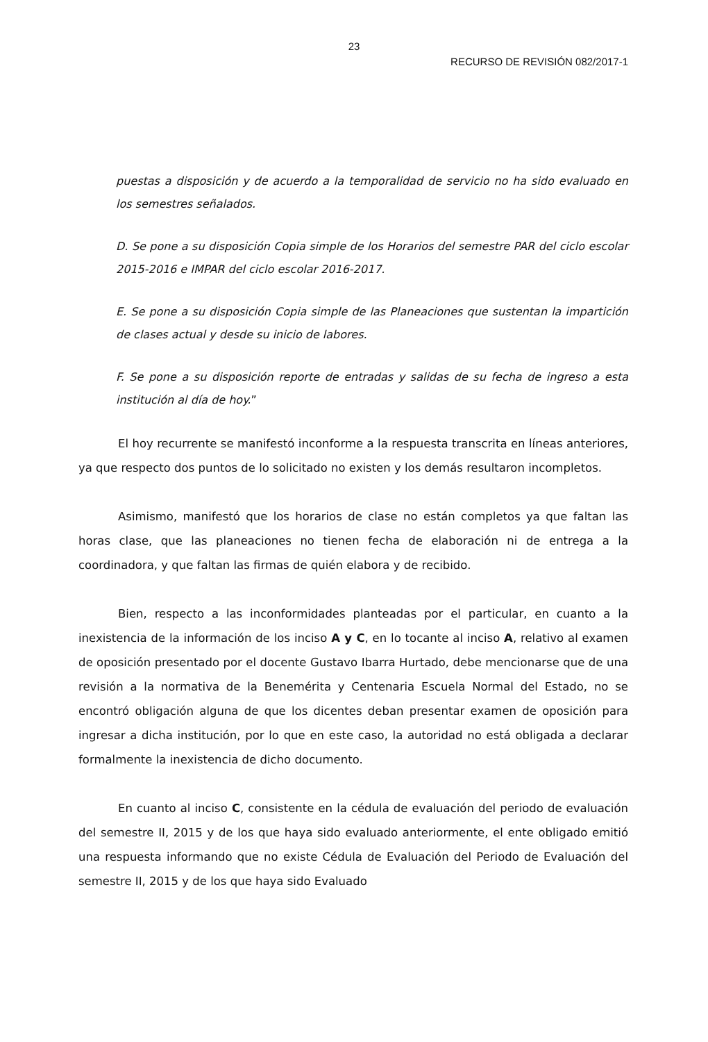23
RECURSO DE REVISIÓN 082/2017-1
puestas a disposición y de acuerdo a la temporalidad de servicio no ha sido evaluado en los semestres señalados.
D. Se pone a su disposición Copia simple de los Horarios del semestre PAR del ciclo escolar 2015-2016 e IMPAR del ciclo escolar 2016-2017.
E. Se pone a su disposición Copia simple de las Planeaciones que sustentan la impartición de clases actual y desde su inicio de labores.
F. Se pone a su disposición reporte de entradas y salidas de su fecha de ingreso a esta institución al día de hoy.”
El hoy recurrente se manifestó inconforme a la respuesta transcrita en líneas anteriores, ya que respecto dos puntos de lo solicitado no existen y los demás resultaron incompletos.
Asimismo, manifestó que los horarios de clase no están completos ya que faltan las horas clase, que las planeaciones no tienen fecha de elaboración ni de entrega a la coordinadora, y que faltan las firmas de quién elabora y de recibido.
Bien, respecto a las inconformidades planteadas por el particular, en cuanto a la inexistencia de la información de los inciso A y C, en lo tocante al inciso A, relativo al examen de oposición presentado por el docente Gustavo Ibarra Hurtado, debe mencionarse que de una revisión a la normativa de la Benemérita y Centenaria Escuela Normal del Estado, no se encontró obligación alguna de que los dicentes deban presentar examen de oposición para ingresar a dicha institución, por lo que en este caso, la autoridad no está obligada a declarar formalmente la inexistencia de dicho documento.
En cuanto al inciso C, consistente en la cédula de evaluación del periodo de evaluación del semestre II, 2015 y de los que haya sido evaluado anteriormente, el ente obligado emitió una respuesta informando que no existe Cédula de Evaluación del Periodo de Evaluación del semestre II, 2015 y de los que haya sido Evaluado